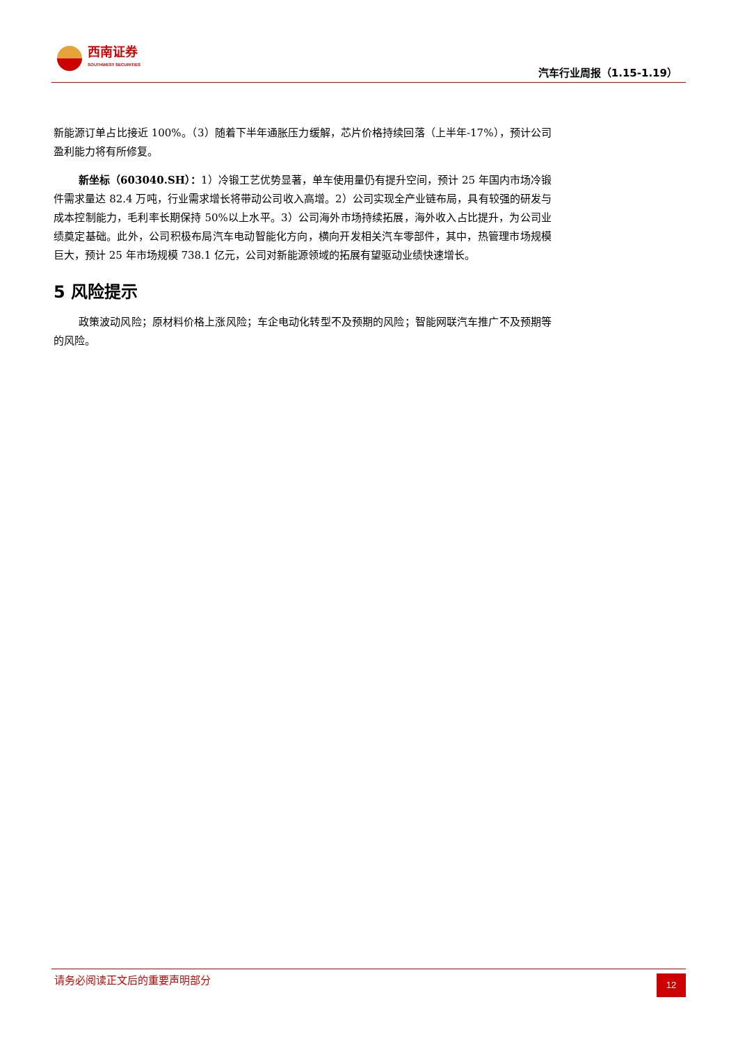西南证券
SOUTHWEST SECURITIES
汽车行业周报（1.15-1.19）
新能源订单占比接近 100%。（3）随着下半年通胀压力缓解，芯片价格持续回落（上半年-17%），预计公司盈利能力将有所修复。
新坐标（603040.SH）：1）冷锻工艺优势显著，单车使用量仍有提升空间，预计 25 年国内市场冷锻件需求量达 82.4 万吨，行业需求增长将带动公司收入高增。2）公司实现全产业链布局，具有较强的研发与成本控制能力，毛利率长期保持 50%以上水平。3）公司海外市场持续拓展，海外收入占比提升，为公司业绩奠定基础。此外，公司积极布局汽车电动智能化方向，横向开发相关汽车零部件，其中，热管理市场规模巨大，预计 25 年市场规模 738.1 亿元，公司对新能源领域的拓展有望驱动业绩快速增长。
5 风险提示
政策波动风险；原材料价格上涨风险；车企电动化转型不及预期的风险；智能网联汽车推广不及预期等的风险。
请务必阅读正文后的重要声明部分
12